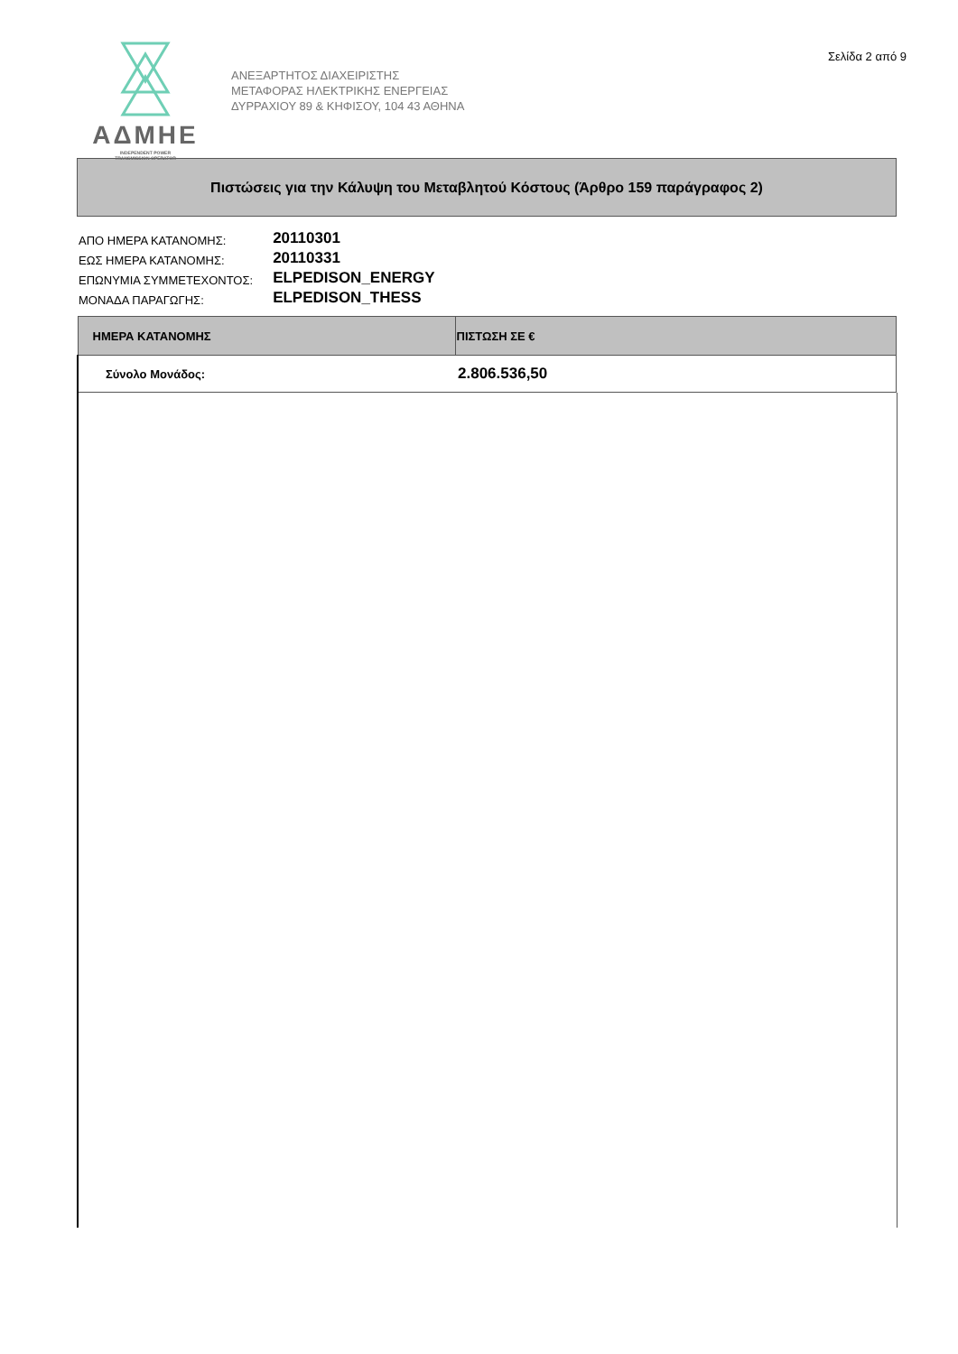Σελίδα 2 από 9
ΑΔΜΗΕ
INDEPENDENT POWER
TRANSMISSION OPERATOR
ΑΝΕΞΑΡΤΗΤΟΣ ΔΙΑΧΕΙΡΙΣΤΗΣ
ΜΕΤΑΦΟΡΑΣ ΗΛΕΚΤΡΙΚΗΣ ΕΝΕΡΓΕΙΑΣ
ΔΥΡΡΑΧΙΟΥ 89 & ΚΗΦΙΣΟΥ, 104 43 ΑΘΗΝΑ
Πιστώσεις για την Κάλυψη του Μεταβλητού Κόστους (Άρθρο 159 παράγραφος 2)
| ΑΠΟ ΗΜΕΡΑ ΚΑΤΑΝΟΜΗΣ: | 20110301 |
| ΕΩΣ ΗΜΕΡΑ ΚΑΤΑΝΟΜΗΣ: | 20110331 |
| ΕΠΩΝΥΜΙΑ ΣΥΜΜΕΤΕΧΟΝΤΟΣ: | ELPEDISON_ENERGY |
| ΜΟΝΑΔΑ ΠΑΡΑΓΩΓΗΣ: | ELPEDISON_THESS |
| ΗΜΕΡΑ ΚΑΤΑΝΟΜΗΣ | ΠΙΣΤΩΣΗ ΣΕ € |
| --- | --- |
| Σύνολο Μονάδος: | 2.806.536,50 |